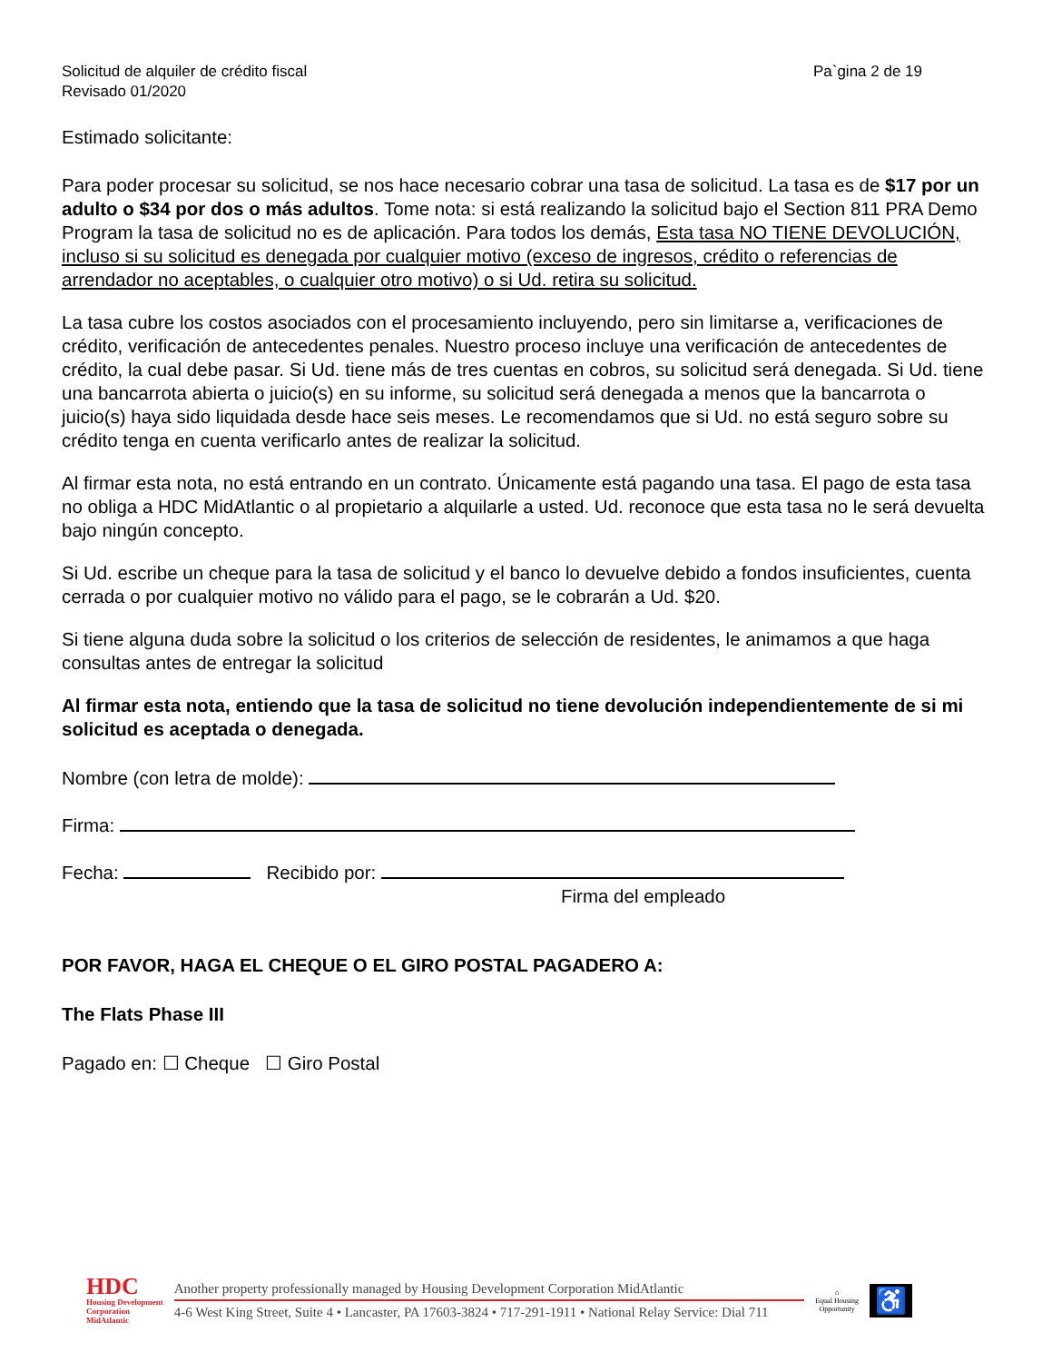Solicitud de alquiler de crédito fiscal
Revisado 01/2020
Pa`gina 2 de 19
Estimado solicitante:
Para poder procesar su solicitud, se nos hace necesario cobrar una tasa de solicitud. La tasa es de $17 por un adulto o $34 por dos o más adultos. Tome nota: si está realizando la solicitud bajo el Section 811 PRA Demo Program la tasa de solicitud no es de aplicación. Para todos los demás, Esta tasa NO TIENE DEVOLUCIÓN, incluso si su solicitud es denegada por cualquier motivo (exceso de ingresos, crédito o referencias de arrendador no aceptables, o cualquier otro motivo) o si Ud. retira su solicitud.
La tasa cubre los costos asociados con el procesamiento incluyendo, pero sin limitarse a, verificaciones de crédito, verificación de antecedentes penales. Nuestro proceso incluye una verificación de antecedentes de crédito, la cual debe pasar. Si Ud. tiene más de tres cuentas en cobros, su solicitud será denegada. Si Ud. tiene una bancarrota abierta o juicio(s) en su informe, su solicitud será denegada a menos que la bancarrota o juicio(s) haya sido liquidada desde hace seis meses. Le recomendamos que si Ud. no está seguro sobre su crédito tenga en cuenta verificarlo antes de realizar la solicitud.
Al firmar esta nota, no está entrando en un contrato. Únicamente está pagando una tasa. El pago de esta tasa no obliga a HDC MidAtlantic o al propietario a alquilarle a usted. Ud. reconoce que esta tasa no le será devuelta bajo ningún concepto.
Si Ud. escribe un cheque para la tasa de solicitud y el banco lo devuelve debido a fondos insuficientes, cuenta cerrada o por cualquier motivo no válido para el pago, se le cobrarán a Ud. $20.
Si tiene alguna duda sobre la solicitud o los criterios de selección de residentes, le animamos a que haga consultas antes de entregar la solicitud
Al firmar esta nota, entiendo que la tasa de solicitud no tiene devolución independientemente de si mi solicitud es aceptada o denegada.
Nombre (con letra de molde):
Firma:
Fecha: Recibido por:
Firma del empleado
POR FAVOR, HAGA EL CHEQUE O EL GIRO POSTAL PAGADERO A:
The Flats Phase III
Pagado en: ☐ Cheque ☐ Giro Postal
HDC
Housing Development
Corporation
MidAtlantic
Another property professionally managed by Housing Development Corporation MidAtlantic
4-6 West King Street, Suite 4 • Lancaster, PA 17603-3824 • 717-291-1911 • National Relay Service: Dial 711
⌂
Equal Housing
Opportunity
♿